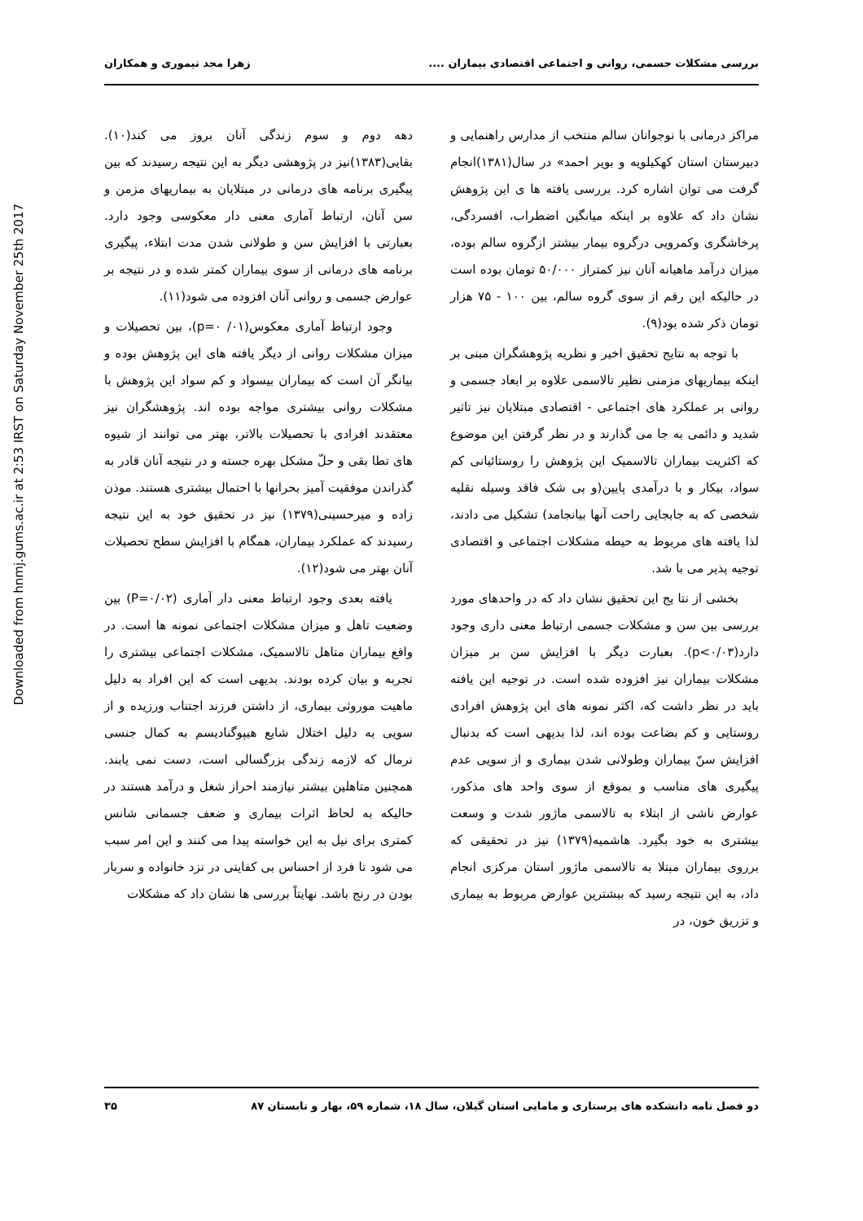Downloaded from hnmj.gums.ac.ir at 2:53 IRST on Saturday November 25th 2017
بررسی مشکلات جسمی، روانی و اجتماعی اقتصادی بیماران ....
زهرا مجد تیموری و همکاران
مراکز درمانی با نوجوانان سالم منتخب از مدارس راهنمایی و دبیرستان استان کهکیلویه و بویر احمد» در سال(۱۳۸۱)انجام گرفت می توان اشاره کرد. بررسی یافته ها ی این پژوهش نشان داد که علاوه بر اینکه میانگین اضطراب، افسردگی، پرخاشگری وکمرویی درگروه بیمار بیشتر ازگروه سالم بوده، میزان درآمد ماهیانه آنان نیز کمتراز ۵۰/۰۰۰ تومان بوده است در حالیکه این رقم از سوی گروه سالم، بین ۱۰۰ - ۷۵ هزار تومان ذکر شده بود(۹).
با توجه به نتایج تحقیق اخیر و نظریه پژوهشگران مبنی بر اینکه بیماریهای مزمنی نظیر تالاسمی علاوه بر ابعاد جسمی و روانی بر عملکرد های اجتماعی - اقتصادی مبتلایان نیز تاثیر شدید و دائمی به جا می گذارند و در نظر گرفتن این موضوع که اکثریت بیماران تالاسمیک این پژوهش را روستائیانی کم سواد، بیکار و با درآمدی پایین(و بی شک فاقد وسیله نقلیه شخصی که به جابجایی راحت آنها بیانجامد) تشکیل می دادند، لذا یافته های مربوط به حیطه مشکلات اجتماعی و اقتصادی توجیه پذیر می با شد.
بخشی از نتا یج این تحقیق نشان داد که در واحدهای مورد بررسی بین سن و مشکلات جسمی ارتباط معنی داری وجود دارد(p<۰/۰۳). بعبارت دیگر با افزایش سن بر میزان مشکلات بیماران نیز افزوده شده است. در توجیه این یافته باید در نظر داشت که، اکثر نمونه های این پژوهش افرادی روستایی و کم بضاعت بوده اند، لذا بدیهی است که بدنبال افزایش سنّ بیماران وطولانی شدن بیماری و از سویی عدم پیگیری های مناسب و بموقع از سوی واحد های مذکور، عوارض ناشی از ابتلاء به تالاسمی ماژور شدت و وسعت بیشتری به خود بگیرد. هاشمیه(۱۳۷۹) نیز در تحقیقی که برروی بیماران مبتلا به تالاسمی ماژور استان مرکزی انجام داد، به این نتیجه رسید که بیشترین عوارض مربوط به بیماری و تزریق خون، در
دهه دوم و سوم زندگی آنان بروز می کند(۱۰). بقایی(۱۳۸۳)نیز در پژوهشی دیگر به این نتیجه رسیدند که بین پیگیری برنامه های درمانی در مبتلایان به بیماریهای مزمن و سن آنان، ارتباط آماری معنی دار معکوسی وجود دارد. بعبارتی با افزایش سن و طولانی شدن مدت ابتلاء، پیگیری برنامه های درمانی از سوی بیماران کمتر شده و در نتیجه بر عوارض جسمی و روانی آنان افزوده می شود(۱۱).
وجود ارتباط آماری معکوس(p=۰ /۰۱)، بین تحصیلات و میزان مشکلات روانی از دیگر یافته های این پژوهش بوده و بیانگر آن است که بیماران بیسواد و کم سواد این پژوهش با مشکلات روانی بیشتری مواجه بوده اند. پژوهشگران نیز معتقدند افرادی با تحصیلات بالاتر، بهتر می توانند از شیوه های تطا بقی و حلّ مشکل بهره جسته و در نتیجه آنان قادر به گذراندن موفقیت آمیز بحرانها با احتمال بیشتری هستند. موذن زاده و میرحسینی(۱۳۷۹) نیز در تحقیق خود به این نتیجه رسیدند که عملکرد بیماران، همگام با افزایش سطح تحصیلات آنان بهتر می شود(۱۲).
یافته بعدی وجود ارتباط معنی دار آماری (P=۰/۰۲) بین وضعیت تاهل و میزان مشکلات اجتماعی نمونه ها است. در واقع بیماران متاهل تالاسمیک، مشکلات اجتماعی بیشتری را تجربه و بیان کرده بودند. بدیهی است که این افراد به دلیل ماهیت موروثی بیماری، از داشتن فرزند اجتناب ورزیده و از سویی به دلیل اختلال شایع هیپوگنادیسم به کمال جنسی نرمال که لازمه زندگی بزرگسالی است، دست نمی یابند. همچنین متاهلین بیشتر نیازمند احراز شغل و درآمد هستند در حالیکه به لحاظ اثرات بیماری و ضعف جسمانی شانس کمتری برای نیل به این خواسته پیدا می کنند و این امر سبب می شود تا فرد از احساس بی کفایتی در نزد خانواده و سربار بودن در رنج باشد. نهایتاً بررسی ها نشان داد که مشکلات
دو فصل نامه دانشکده های پرستاری و مامایی استان گیلان، سال ۱۸، شماره ۵۹، بهار و تابستان ۸۷
۳۵